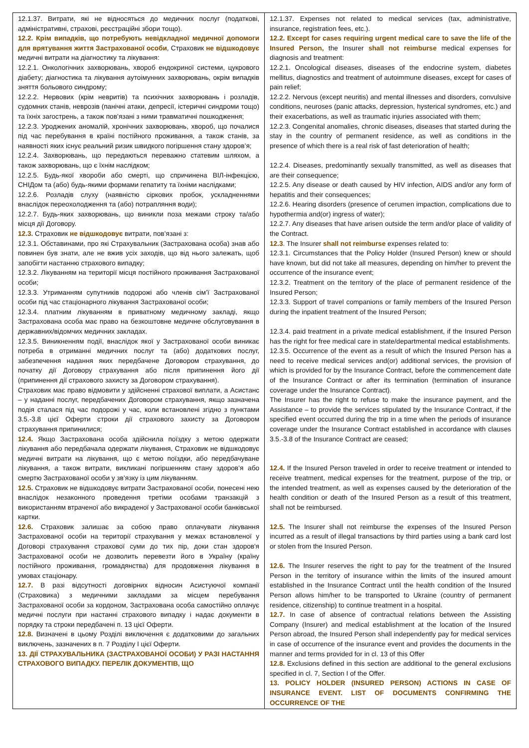| 12.1.37. Витрати, які не відносяться до медичних послуг (податкові, адміністративні, страхові, реєстраційні збори тощо). 12.2. Крім випадків, що потребують невідкладної медичної допомоги для врятування життя Застрахованої особи , Страховик не відшкодовує медичні витрати на діагностику та лікування: 12.2.1. Онкологічних захворювань, хвороб ендокриної системи, цукрового діабету; діагностика та лікування аутоімунних захворювань, окрім випадків зняття больового синдрому; 12.2.2. Нервових (крім невритів) та психічних захворювань і розладів, судомних станів, неврозів (панічні атаки, депресії, істеричні синдроми тощо) та їхніх загострень, а також пов’язані з ними травматичні пошкодження; 12.2.3. Уроджених аномалій, хронічних захворювань, хвороб, що почалися під час перебування в країні постійного проживання, а також станів, за наявності яких існує реальний ризик швидкого погіршення стану здоров’я; 12.2.4. Захворювань, що передаються переважно статевим шляхом, а також захворювань, що є їхнім наслідком; 12.2.5. Будь-якої хвороби або смерті, що спричинена ВІЛ-інфекцією, СНІДом та (або) будь-якими формами гепатиту та їхніми наслідками; 12.2.6. Розладів слуху (наявністю сіркових пробок, ускладненнями внаслідок переохолодження та (або) потрапляння води); 12.2.7. Будь-яких захворювань, що виникли поза межами строку та/або місця дії Договору. 12.3. Страховик не відшкодовує витрати, пов’язані з: 12.3.1. Обставинами, про які Страхувальник (Застрахована особа) знав або повинен був знати, але не вжив усіх заходів, що від нього залежать, щоб запобігти настанню страхового випадку; 12.3.2. Лікуванням на території місця постійного проживання Застрахованої особи; 12.3.3. Утриманням супутників подорожі або членів сім’ї Застрахованої особи під час стаціонарного лікування Застрахованої особи; 12.3.4. платним лікуванням в приватному медичному закладі, якщо Застрахована особа має право на безкоштовне медичне обслуговування в державних/відомчих медичних закладах. 12.3.5. Виникненням події, внаслідок якої у Застрахованої особи виникає потреба в отриманні медичних послуг та (або) додаткових послуг, забезпечення надання яких передбачене Договором страхування, до початку дії Договору страхування або після припинення його дії (припинення дії страхового захисту за Договором страхування). Страховик має право відмовити у здійсненні страхової виплати, а Асистанс – у наданні послуг, передбачених Договором страхування, якщо зазначена подія сталася під час подорожі у час, коли встановлені згідно з пунктами 3.5.-3.8 цієї Оферти строки дії страхового захисту за Договором страхування припинилися; 12.4. Якщо Застрахована особа здійснила поїздку з метою одержати лікування або передбачала одержати лікування, Страховик не відшкодовує медичні витрати на лікування, що є метою поїздки, або передбачуване лікування, а також витрати, викликані погіршенням стану здоров’я або смертю Застрахованої особи у зв’язку із цим лікуванням. 12.5. Страховик не відшкодовує витрати Застрахованої особи, понесені нею внаслідок незаконного проведення третіми особами транзакцій з використанням втраченої або викраденої у Застрахованої особи банківської картки. 12.6. Страховик залишає за собою право оплачувати лікування Застрахованої особи на території страхування у межах встановленої у Договорі страхування страхової суми до тих пір, доки стан здоров'я Застрахованої особи не дозволить перевезти його в Україну (країну постійного проживання, громадянства) для продовження лікування в умовах стаціонару. 12.7. В разі відсутності договірних відносин Асистуючої компанії (Страховика) з медичними закладами за місцем перебування Застрахованої особи за кордоном, Застрахована особа самостійно оплачує медичні послуги при настанні страхового випадку і надає документи в порядку та строки передбачені п. 13 цієї Оферти. 12.8. Визначені в цьому Розділі виключення є додатковими до загальних виключень, зазначених в п. 7 Розділу І цієї Оферти. 13. ДІЇ СТРАХУВАЛЬНИКА (ЗАСТРАХОВАНОЇ ОСОБИ) У РАЗІ НАСТАННЯ СТРАХОВОГО ВИПАДКУ. ПЕРЕЛІК ДОКУМЕНТІВ, ЩО | 12.1.37. Expenses not related to medical services (tax, administrative, insurance, registration fees, etc.). 12.2. Except for cases requiring urgent medical care to save the life of the Insured Person, the Insurer shall not reimburse medical expenses for diagnosis and treatment: 12.2.1. Oncological diseases, diseases of the endocrine system, diabetes mellitus, diagnostics and treatment of autoimmune diseases, except for cases of pain relief; 12.2.2. Nervous (except neuritis) and mental illnesses and disorders, convulsive conditions, neuroses (panic attacks, depression, hysterical syndromes, etc.) and their exacerbations, as well as traumatic injuries associated with them; 12.2.3. Congenital anomalies, chronic diseases, diseases that started during the stay in the country of permanent residence, as well as conditions in the presence of which there is a real risk of fast deterioration of health; 12.2.4. Diseases, predominantly sexually transmitted, as well as diseases that are their consequence; 12.2.5. Any disease or death caused by HIV infection, AIDS and/or any form of hepatitis and their consequences; 12.2.6. Hearing disorders (presence of cerumen impaction, complications due to hypothermia and(or) ingress of water); 12.2.7. Any diseases that have arisen outside the term and/or place of validity of the Contract. 12.3 . The Insurer shall not reimburse expenses related to: 12.3.1. Circumstances that the Policy Holder (Insured Person) knew or should have known, but did not take all measures, depending on him/her to prevent the occurrence of the insurance event; 12.3.2. Treatment on the territory of the place of permanent residence of the Insured Person; 12.3.3. Support of travel companions or family members of the Insured Person during the inpatient treatment of the Insured Person; 12.3.4. paid treatment in a private medical establishment, if the Insured Person has the right for free medical care in state/departmental medical establishments. 12.3.5. Occurrence of the event as a result of which the Insured Person has a need to receive medical services and(or) additional services, the provision of which is provided for by the Insurance Contract, before the commencement date of the Insurance Contract or after its termination (termination of insurance coverage under the Insurance Contract). The Insurer has the right to refuse to make the insurance payment, and the Assistance – to provide the services stipulated by the Insurance Contract, if the specified event occurred during the trip in a time when the periods of insurance coverage under the Insurance Contract established in accordance with clauses 3.5.-3.8 of the Insurance Contract are ceased; 12.4. If the Insured Person traveled in order to receive treatment or intended to receive treatment, medical expenses for the treatment, purpose of the trip, or the intended treatment, as well as expenses caused by the deterioration of the health condition or death of the Insured Person as a result of this treatment, shall not be reimbursed. 12.5. The Insurer shall not reimburse the expenses of the Insured Person incurred as a result of illegal transactions by third parties using a bank card lost or stolen from the Insured Person. 12.6. The Insurer reserves the right to pay for the treatment of the Insured Person in the territory of insurance within the limits of the insured amount established in the Insurance Contract until the health condition of the Insured Person allows him/her to be transported to Ukraine (country of permanent residence, citizenship) to continue treatment in a hospital. 12.7. In case of absence of contractual relations between the Assisting Company (Insurer) and medical establishment at the location of the Insured Person abroad, the Insured Person shall independently pay for medical services in case of occurrence of the insurance event and provides the documents in the manner and terms provided for in cl. 13 of this Offer 12.8. Exclusions defined in this section are additional to the general exclusions specified in cl. 7, Section I of the Offer. 13. POLICY HOLDER (INSURED PERSON) ACTIONS IN CASE OF INSURANCE EVENT. LIST OF DOCUMENTS CONFIRMING THE OCCURRENCE OF THE |